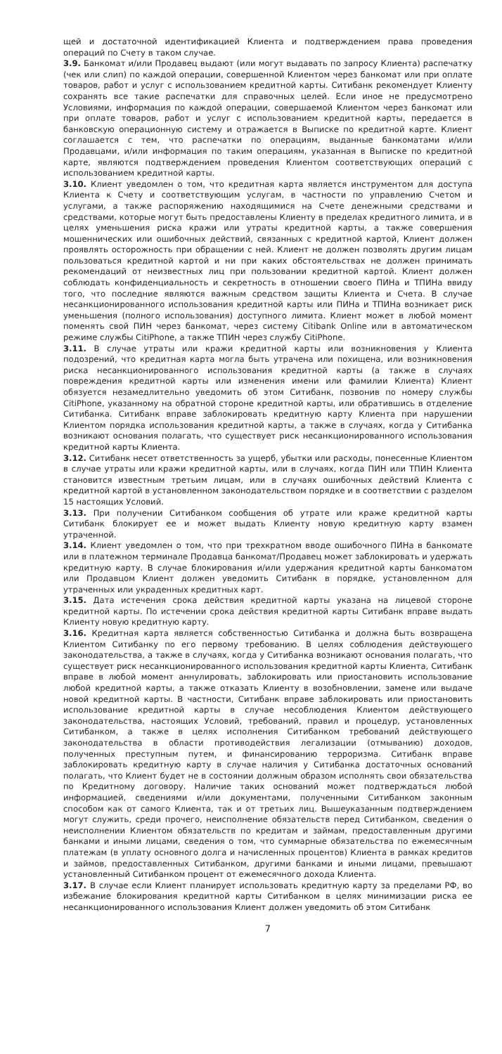щей и достаточной идентификацией Клиента и подтверждением права проведения операций по Счету в таком случае.
3.9. Банкомат и/или Продавец выдают (или могут выдавать по запросу Клиента) распечатку (чек или слип) по каждой операции, совершенной Клиентом через банкомат или при оплате товаров, работ и услуг с использованием кредитной карты. Ситибанк рекомендует Клиенту сохранять все такие распечатки для справочных целей. Если иное не предусмотрено Условиями, информация по каждой операции, совершаемой Клиентом через банкомат или при оплате товаров, работ и услуг с использованием кредитной карты, передается в банковскую операционную систему и отражается в Выписке по кредитной карте. Клиент соглашается с тем, что распечатки по операциям, выданные банкоматами и/или Продавцами, и/или информация по таким операциям, указанная в Выписке по кредитной карте, являются подтверждением проведения Клиентом соответствующих операций с использованием кредитной карты.
3.10. Клиент уведомлен о том, что кредитная карта является инструментом для доступа Клиента к Счету и соответствующим услугам, в частности по управлению Счетом и услугами, а также распоряжению находящимися на Счете денежными средствами и средствами, которые могут быть предоставлены Клиенту в пределах кредитного лимита, и в целях уменьшения риска кражи или утраты кредитной карты, а также совершения мошеннических или ошибочных действий, связанных с кредитной картой, Клиент должен проявлять осторожность при обращении с ней. Клиент не должен позволять другим лицам пользоваться кредитной картой и ни при каких обстоятельствах не должен принимать рекомендаций от неизвестных лиц при пользовании кредитной картой. Клиент должен соблюдать конфиденциальность и секретность в отношении своего ПИНа и ТПИНа ввиду того, что последние являются важным средством защиты Клиента и Счета. В случае несанкционированного использования кредитной карты или ПИНа и ТПИНа возникает риск уменьшения (полного использования) доступного лимита. Клиент может в любой момент поменять свой ПИН через банкомат, через систему Citibank Online или в автоматическом режиме службы CitiPhone, а также ТПИН через службу CitiPhone.
3.11. В случае утраты или кражи кредитной карты или возникновения у Клиента подозрений, что кредитная карта могла быть утрачена или похищена, или возникновения риска несанкционированного использования кредитной карты (а также в случаях повреждения кредитной карты или изменения имени или фамилии Клиента) Клиент обязуется незамедлительно уведомить об этом Ситибанк, позвонив по номеру службы CitiPhone, указанному на обратной стороне кредитной карты, или обратившись в отделение Ситибанка. Ситибанк вправе заблокировать кредитную карту Клиента при нарушении Клиентом порядка использования кредитной карты, а также в случаях, когда у Ситибанка возникают основания полагать, что существует риск несанкционированного использования кредитной карты Клиента.
3.12. Ситибанк несет ответственность за ущерб, убытки или расходы, понесенные Клиентом в случае утраты или кражи кредитной карты, или в случаях, когда ПИН или ТПИН Клиента становится известным третьим лицам, или в случаях ошибочных действий Клиента с кредитной картой в установленном законодательством порядке и в соответствии с разделом 15 настоящих Условий.
3.13. При получении Ситибанком сообщения об утрате или краже кредитной карты Ситибанк блокирует ее и может выдать Клиенту новую кредитную карту взамен утраченной.
3.14. Клиент уведомлен о том, что при трехкратном вводе ошибочного ПИНа в банкомате или в платежном терминале Продавца банкомат/Продавец может заблокировать и удержать кредитную карту. В случае блокирования и/или удержания кредитной карты банкоматом или Продавцом Клиент должен уведомить Ситибанк в порядке, установленном для утраченных или украденных кредитных карт.
3.15. Дата истечения срока действия кредитной карты указана на лицевой стороне кредитной карты. По истечении срока действия кредитной карты Ситибанк вправе выдать Клиенту новую кредитную карту.
3.16. Кредитная карта является собственностью Ситибанка и должна быть возвращена Клиентом Ситибанку по его первому требованию. В целях соблюдения действующего законодательства, а также в случаях, когда у Ситибанка возникают основания полагать, что существует риск несанкционированного использования кредитной карты Клиента, Ситибанк вправе в любой момент аннулировать, заблокировать или приостановить использование любой кредитной карты, а также отказать Клиенту в возобновлении, замене или выдаче новой кредитной карты. В частности, Ситибанк вправе заблокировать или приостановить использование кредитной карты в случае несоблюдения Клиентом действующего законодательства, настоящих Условий, требований, правил и процедур, установленных Ситибанком, а также в целях исполнения Ситибанком требований действующего законодательства в области противодействия легализации (отмыванию) доходов, полученных преступным путем, и финансированию терроризма. Ситибанк вправе заблокировать кредитную карту в случае наличия у Ситибанка достаточных оснований полагать, что Клиент будет не в состоянии должным образом исполнять свои обязательства по Кредитному договору. Наличие таких оснований может подтверждаться любой информацией, сведениями и/или документами, полученными Ситибанком законным способом как от самого Клиента, так и от третьих лиц. Вышеуказанным подтверждением могут служить, среди прочего, неисполнение обязательств перед Ситибанком, сведения о неисполнении Клиентом обязательств по кредитам и займам, предоставленным другими банками и иными лицами, сведения о том, что суммарные обязательства по ежемесячным платежам (в уплату основного долга и начисленных процентов) Клиента в рамках кредитов и займов, предоставленных Ситибанком, другими банками и иными лицами, превышают установленный Ситибанком процент от ежемесячного дохода Клиента.
3.17. В случае если Клиент планирует использовать кредитную карту за пределами РФ, во избежание блокирования кредитной карты Ситибанком в целях минимизации риска ее несанкционированного использования Клиент должен уведомить об этом Ситибанк
7